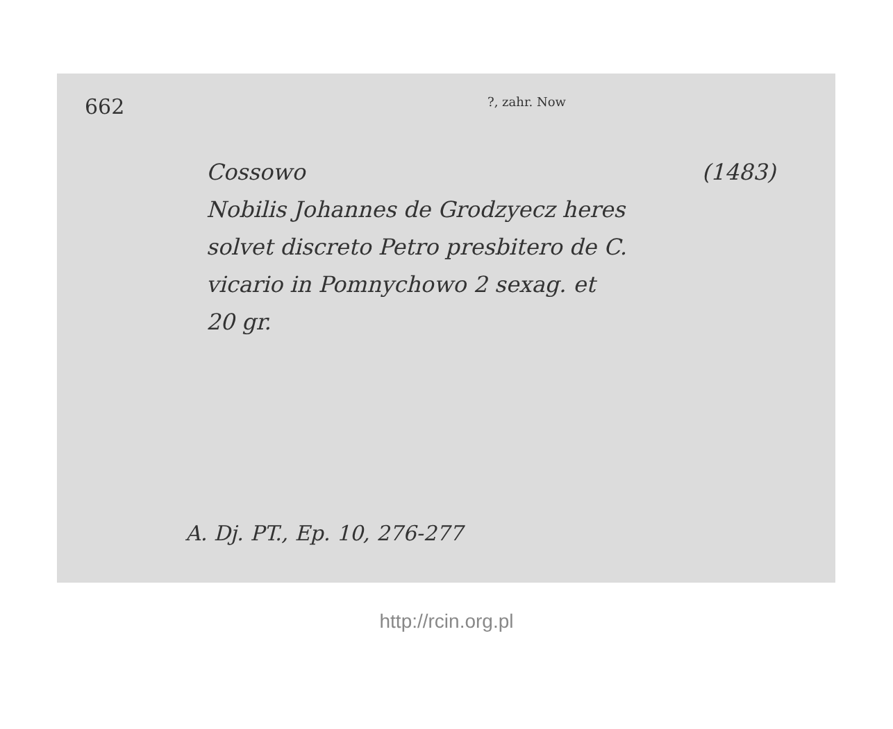662
?, zahr. Now
Cossowo (1483)
Nobilis Johannes de Grodzyecz heres
solvet discreto Petro presbitero de C.
vicario in Pomnychowo 2 sexag. et
20 gr.
A. Dj. PT., Ep. 10, 276-277
http://rcin.org.pl